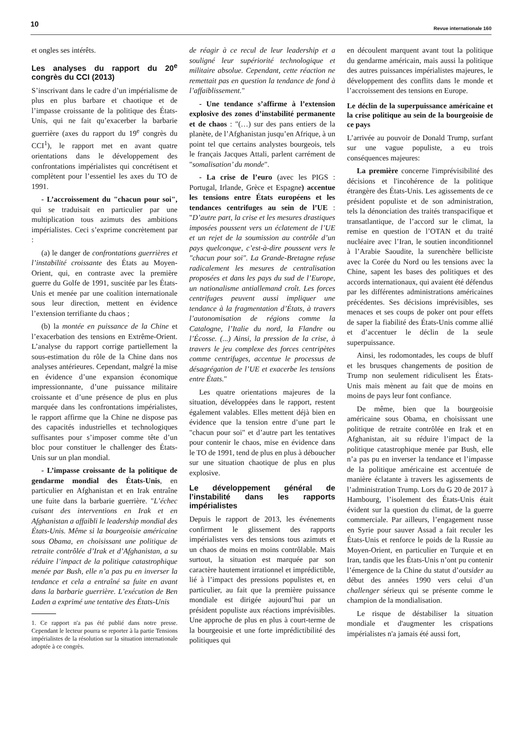10
Revue internationale 160
et ongles ses intérêts.
Les analyses du rapport du 20<sup>e</sup> congrès du CCI (2013)
S’inscrivant dans le cadre d’un impérialisme de plus en plus barbare et chaotique et de l’impasse croissante de la politique des États-Unis, qui ne fait qu’exacerber la barbarie guerrière (axes du rapport du 19<sup>e</sup> congrès du CCI<sup>1</sup>), le rapport met en avant quatre orientations dans le développement des confrontations impérialistes qui concrétisent et complètent pour l’essentiel les axes du TO de 1991.
- L’accroissement du "chacun pour soi", qui se traduisait en particulier par une multiplication tous azimuts des ambitions impérialistes. Ceci s’exprime concrètement par :
(a) le danger de confrontations guerrières et l’instabilité croissante des États au Moyen-Orient, qui, en contraste avec la première guerre du Golfe de 1991, suscitée par les États-Unis et menée par une coalition internationale sous leur direction, mettent en évidence l’extension terrifiante du chaos ;
(b) la montée en puissance de la Chine et l’exacerbation des tensions en Extrême-Orient. L’analyse du rapport corrige partiellement la sous-estimation du rôle de la Chine dans nos analyses antérieures. Cependant, malgré la mise en évidence d’une expansion économique impressionnante, d’une puissance militaire croissante et d’une présence de plus en plus marquée dans les confrontations impérialistes, le rapport affirme que la Chine ne dispose pas des capacités industrielles et technologiques suffisantes pour s’imposer comme tête d’un bloc pour constituer le challenger des États-Unis sur un plan mondial.
- L’impasse croissante de la politique de gendarme mondial des États-Unis, en particulier en Afghanistan et en Irak entraîne une fuite dans la barbarie guerrière. "L’échec cuisant des interventions en Irak et en Afghanistan a affaibli le leadership mondial des États-Unis. Même si la bourgeoisie américaine sous Obama, en choisissant une politique de retraite contrôlée d’Irak et d’Afghanistan, a su réduire l’impact de la politique catastrophique menée par Bush, elle n’a pas pu en inverser la tendance et cela a entraîné sa fuite en avant dans la barbarie guerrière. L’exécution de Ben Laden a exprimé une tentative des États-Unis
1. Ce rapport n'a pas été publié dans notre presse. Cependant le lecteur pourra se reporter à la partie Tensions impérialistes de la résolution sur la situation internationale adoptée à ce congrès.
de réagir à ce recul de leur leadership et a souligné leur supériorité technologique et militaire absolue. Cependant, cette réaction ne remettait pas en question la tendance de fond à l’affaiblissement."
- Une tendance s’affirme à l’extension explosive des zones d’instabilité permanente et de chaos : "(…) sur des pans entiers de la planète, de l’Afghanistan jusqu’en Afrique, à un point tel que certains analystes bourgeois, tels le français Jacques Attali, parlent carrément de "somalisation’ du monde".
- La crise de l’euro (avec les PIGS : Portugal, Irlande, Grèce et Espagne) accentue les tensions entre États européens et les tendances centrifuges au sein de l’UE : "D’autre part, la crise et les mesures drastiques imposées poussent vers un éclatement de l’UE et un rejet de la soumission au contrôle d’un pays quelconque, c’est-à-dire poussent vers le "chacun pour soi". La Grande-Bretagne refuse radicalement les mesures de centralisation proposées et dans les pays du sud de l’Europe, un nationalisme antiallemand croît. Les forces centrifuges peuvent aussi impliquer une tendance à la fragmentation d’États, à travers l’autonomisation de régions comme la Catalogne, l’Italie du nord, la Flandre ou l’Écosse. (...) Ainsi, la pression de la crise, à travers le jeu complexe des forces centripètes comme centrifuges, accentue le processus de désagrégation de l’UE et exacerbe les tensions entre États."
Les quatre orientations majeures de la situation, développées dans le rapport, restent également valables. Elles mettent déjà bien en évidence que la tension entre d’une part le "chacun pour soi" et d’autre part les tentatives pour contenir le chaos, mise en évidence dans le TO de 1991, tend de plus en plus à déboucher sur une situation chaotique de plus en plus explosive.
Le développement général de l’instabilité dans les rapports impérialistes
Depuis le rapport de 2013, les événements confirment le glissement des rapports impérialistes vers des tensions tous azimuts et un chaos de moins en moins contrôlable. Mais surtout, la situation est marquée par son caractère hautement irrationnel et imprédictible, lié à l’impact des pressions populistes et, en particulier, au fait que la première puissance mondiale est dirigée aujourd’hui par un président populiste aux réactions imprévisibles. Une approche de plus en plus à court-terme de la bourgeoisie et une forte imprédictibilité des politiques qui
en découlent marquent avant tout la politique du gendarme américain, mais aussi la politique des autres puissances impérialistes majeures, le développement des conflits dans le monde et l’accroissement des tensions en Europe.
Le déclin de la superpuissance américaine et la crise politique au sein de la bourgeoisie de ce pays
L’arrivée au pouvoir de Donald Trump, surfant sur une vague populiste, a eu trois conséquences majeures:
La première concerne l'imprévisibilité des décisions et l'incohérence de la politique étrangère des États-Unis. Les agissements de ce président populiste et de son administration, tels la dénonciation des traités transpacifique et transatlantique, de l’accord sur le climat, la remise en question de l’OTAN et du traité nucléaire avec l’Iran, le soutien inconditionnel à l’Arabie Saoudite, la surenchère belliciste avec la Corée du Nord ou les tensions avec la Chine, sapent les bases des politiques et des accords internationaux, qui avaient été défendus par les différentes administrations américaines précédentes. Ses décisions imprévisibles, ses menaces et ses coups de poker ont pour effets de saper la fiabilité des États-Unis comme allié et d’accentuer le déclin de la seule superpuissance.
Ainsi, les rodomontades, les coups de bluff et les brusques changements de position de Trump non seulement ridiculisent les États-Unis mais mènent au fait que de moins en moins de pays leur font confiance.
De même, bien que la bourgeoisie américaine sous Obama, en choisissant une politique de retraite contrôlée en Irak et en Afghanistan, ait su réduire l’impact de la politique catastrophique menée par Bush, elle n’a pas pu en inverser la tendance et l’impasse de la politique américaine est accentuée de manière éclatante à travers les agissements de l’administration Trump. Lors du G 20 de 2017 à Hambourg, l’isolement des États-Unis était évident sur la question du climat, de la guerre commerciale. Par ailleurs, l’engagement russe en Syrie pour sauver Assad a fait reculer les États-Unis et renforce le poids de la Russie au Moyen-Orient, en particulier en Turquie et en Iran, tandis que les États-Unis n’ont pu contenir l’émergence de la Chine du statut d’outsider au début des années 1990 vers celui d’un challenger sérieux qui se présente comme le champion de la mondialisation.
Le risque de déstabiliser la situation mondiale et d'augmenter les crispations impérialistes n'a jamais été aussi fort,